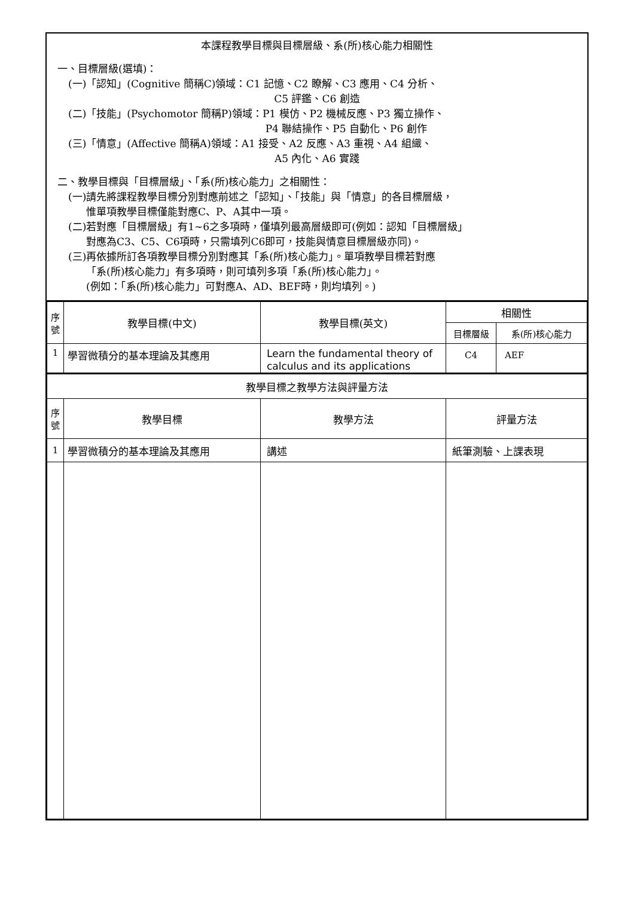本課程教學目標與目標層級、系(所)核心能力相關性
一、目標層級(選填)：
(一)「認知」(Cognitive 簡稱C)領域：C1 記憶、C2 瞭解、C3 應用、C4 分析、
C5 評鑑、C6 創造
(二)「技能」(Psychomotor 簡稱P)領域：P1 模仿、P2 機械反應、P3 獨立操作、
P4 聯結操作、P5 自動化、P6 創作
(三)「情意」(Affective 簡稱A)領域：A1 接受、A2 反應、A3 重視、A4 組織、
A5 內化、A6 實踐
二、教學目標與「目標層級」、「系(所)核心能力」之相關性：
(一)請先將課程教學目標分別對應前述之「認知」、「技能」與「情意」的各目標層級，
惟單項教學目標僅能對應C、P、A其中一項。
(二)若對應「目標層級」有1~6之多項時，僅填列最高層級即可(例如：認知「目標層級」
對應為C3、C5、C6項時，只需填列C6即可，技能與情意目標層級亦同)。
(三)再依據所訂各項教學目標分別對應其「系(所)核心能力」。單項教學目標若對應
「系(所)核心能力」有多項時，則可填列多項「系(所)核心能力」。
(例如：「系(所)核心能力」可對應A、AD、BEF時，則均填列。)
| 序 號 | 教學目標(中文) | 教學目標(英文) | 相關性 | |
| --- | --- | --- | --- | --- |
| | | | 目標層級 | 系(所)核心能力 |
| 1 | 學習微積分的基本理論及其應用 | Learn the fundamental theory of calculus and its applications | C4 | AEF |
| 教學目標之教學方法與評量方法 | | | |
| 序 號 | 教學目標 | 教學方法 | 評量方法 |
| 1 | 學習微積分的基本理論及其應用 | 講述 | 紙筆測驗、上課表現 |